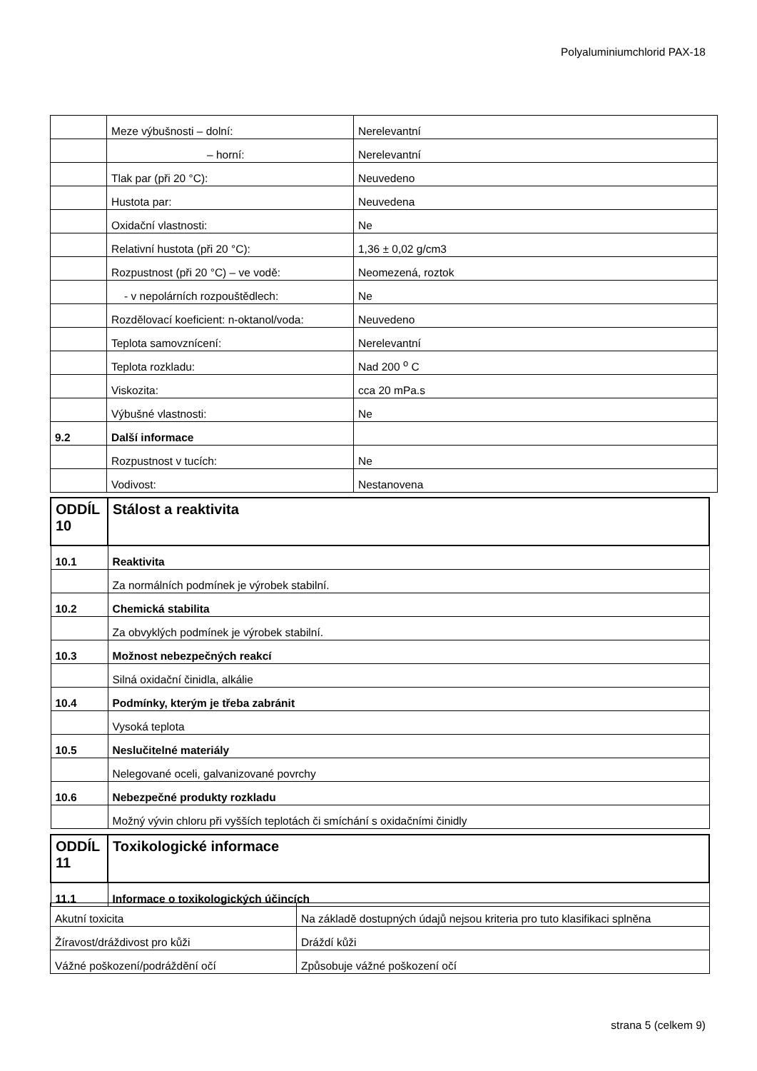Polyaluminiumchlorid PAX-18
| | Meze výbušnosti – dolní: | Nerelevantní |
| | – horní: | Nerelevantní |
| | Tlak par (při 20 °C): | Neuvedeno |
| | Hustota par: | Neuvedena |
| | Oxidační vlastnosti: | Ne |
| | Relativní hustota (při 20 °C): | 1,36 ± 0,02 g/cm3 |
| | Rozpustnost (při 20 °C) – ve vodě: | Neomezená, roztok |
| | - v nepolárních rozpouštědlech: | Ne |
| | Rozdělovací koeficient: n-oktanol/voda: | Neuvedeno |
| | Teplota samovznícení: | Nerelevantní |
| | Teplota rozkladu: | Nad 200 <sup>o</sup> C |
| | Viskozita: | cca 20 mPa.s |
| | Výbušné vlastnosti: | Ne |
| 9.2 | Další informace | |
| | Rozpustnost v tucích: | Ne |
| | Vodivost: | Nestanovena |
| ODDÍL 10 | Stálost a reaktivita |
| 10.1 | Reaktivita |
| | Za normálních podmínek je výrobek stabilní. |
| 10.2 | Chemická stabilita |
| | Za obvyklých podmínek je výrobek stabilní. |
| 10.3 | Možnost nebezpečných reakcí |
| | Silná oxidační činidla, alkálie |
| 10.4 | Podmínky, kterým je třeba zabránit |
| | Vysoká teplota |
| 10.5 | Neslučitelné materiály |
| | Nelegované oceli, galvanizované povrchy |
| 10.6 | Nebezpečné produkty rozkladu |
| | Možný vývin chloru při vyšších teplotách či smíchání s oxidačními činidly |
| ODDÍL 11 | Toxikologické informace |
| 11.1 | Informace o toxikologických účincích |
| Akutní toxicita | Na základě dostupných údajů nejsou kriteria pro tuto klasifikaci splněna |
| Žíravost/dráždivost pro kůži | Dráždí kůži |
| Vážné poškození/podráždění očí | Způsobuje vážné poškození očí |
strana 5 (celkem 9)